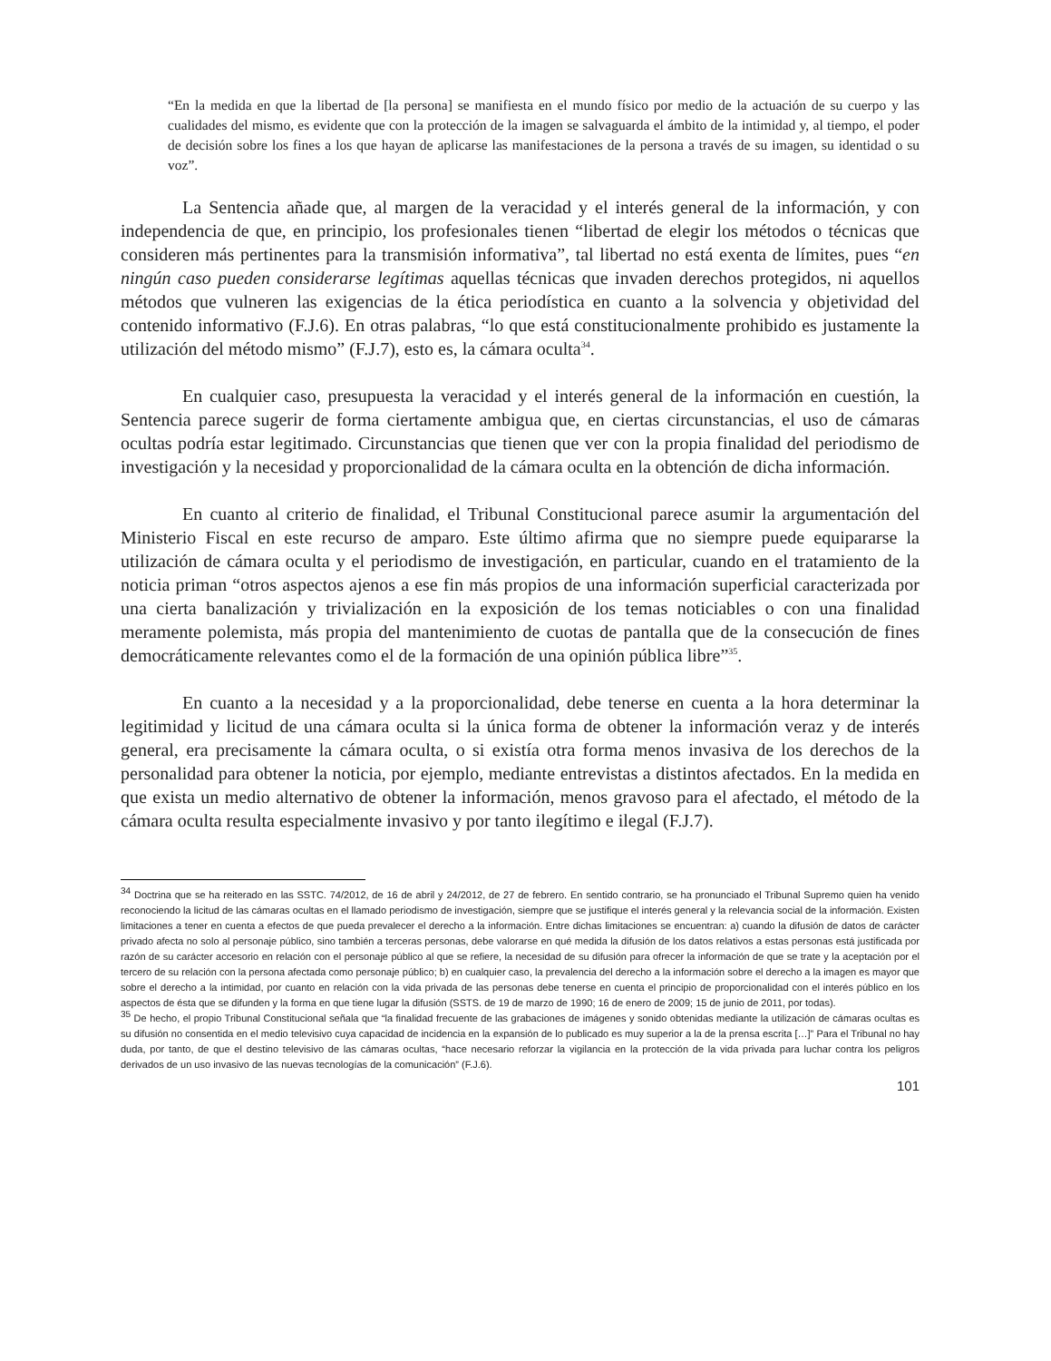“En la medida en que la libertad de [la persona] se manifiesta en el mundo físico por medio de la actuación de su cuerpo y las cualidades del mismo, es evidente que con la protección de la imagen se salvaguarda el ámbito de la intimidad y, al tiempo, el poder de decisión sobre los fines a los que hayan de aplicarse las manifestaciones de la persona a través de su imagen, su identidad o su voz”.
La Sentencia añade que, al margen de la veracidad y el interés general de la información, y con independencia de que, en principio, los profesionales tienen “libertad de elegir los métodos o técnicas que consideren más pertinentes para la transmisión informativa”, tal libertad no está exenta de límites, pues “en ningún caso pueden considerarse legítimas aquellas técnicas que invaden derechos protegidos, ni aquellos métodos que vulneren las exigencias de la ética periodística en cuanto a la solvencia y objetividad del contenido informativo (F.J.6). En otras palabras, “lo que está constitucionalmente prohibido es justamente la utilización del método mismo” (F.J.7), esto es, la cámara oculta<sup>34</sup>.
En cualquier caso, presupuesta la veracidad y el interés general de la información en cuestión, la Sentencia parece sugerir de forma ciertamente ambigua que, en ciertas circunstancias, el uso de cámaras ocultas podría estar legitimado. Circunstancias que tienen que ver con la propia finalidad del periodismo de investigación y la necesidad y proporcionalidad de la cámara oculta en la obtención de dicha información.
En cuanto al criterio de finalidad, el Tribunal Constitucional parece asumir la argumentación del Ministerio Fiscal en este recurso de amparo. Este último afirma que no siempre puede equipararse la utilización de cámara oculta y el periodismo de investigación, en particular, cuando en el tratamiento de la noticia priman “otros aspectos ajenos a ese fin más propios de una información superficial caracterizada por una cierta banalización y trivialización en la exposición de los temas noticiables o con una finalidad meramente polemista, más propia del mantenimiento de cuotas de pantalla que de la consecución de fines democráticamente relevantes como el de la formación de una opinión pública libre”<sup>35</sup>.
En cuanto a la necesidad y a la proporcionalidad, debe tenerse en cuenta a la hora determinar la legitimidad y licitud de una cámara oculta si la única forma de obtener la información veraz y de interés general, era precisamente la cámara oculta, o si existía otra forma menos invasiva de los derechos de la personalidad para obtener la noticia, por ejemplo, mediante entrevistas a distintos afectados. En la medida en que exista un medio alternativo de obtener la información, menos gravoso para el afectado, el método de la cámara oculta resulta especialmente invasivo y por tanto ilegítimo e ilegal (F.J.7).
<sup>34</sup> Doctrina que se ha reiterado en las SSTC. 74/2012, de 16 de abril y 24/2012, de 27 de febrero. En sentido contrario, se ha pronunciado el Tribunal Supremo quien ha venido reconociendo la licitud de las cámaras ocultas en el llamado periodismo de investigación, siempre que se justifique el interés general y la relevancia social de la información. Existen limitaciones a tener en cuenta a efectos de que pueda prevalecer el derecho a la información. Entre dichas limitaciones se encuentran: a) cuando la difusión de datos de carácter privado afecta no solo al personaje público, sino también a terceras personas, debe valorarse en qué medida la difusión de los datos relativos a estas personas está justificada por razón de su carácter accesorio en relación con el personaje público al que se refiere, la necesidad de su difusión para ofrecer la información de que se trate y la aceptación por el tercero de su relación con la persona afectada como personaje público; b) en cualquier caso, la prevalencia del derecho a la información sobre el derecho a la imagen es mayor que sobre el derecho a la intimidad, por cuanto en relación con la vida privada de las personas debe tenerse en cuenta el principio de proporcionalidad con el interés público en los aspectos de ésta que se difunden y la forma en que tiene lugar la difusión (SSTS. de 19 de marzo de 1990; 16 de enero de 2009; 15 de junio de 2011, por todas).
<sup>35</sup> De hecho, el propio Tribunal Constitucional señala que “la finalidad frecuente de las grabaciones de imágenes y sonido obtenidas mediante la utilización de cámaras ocultas es su difusión no consentida en el medio televisivo cuya capacidad de incidencia en la expansión de lo publicado es muy superior a la de la prensa escrita […]” Para el Tribunal no hay duda, por tanto, de que el destino televisivo de las cámaras ocultas, “hace necesario reforzar la vigilancia en la protección de la vida privada para luchar contra los peligros derivados de un uso invasivo de las nuevas tecnologías de la comunicación” (F.J.6).
101